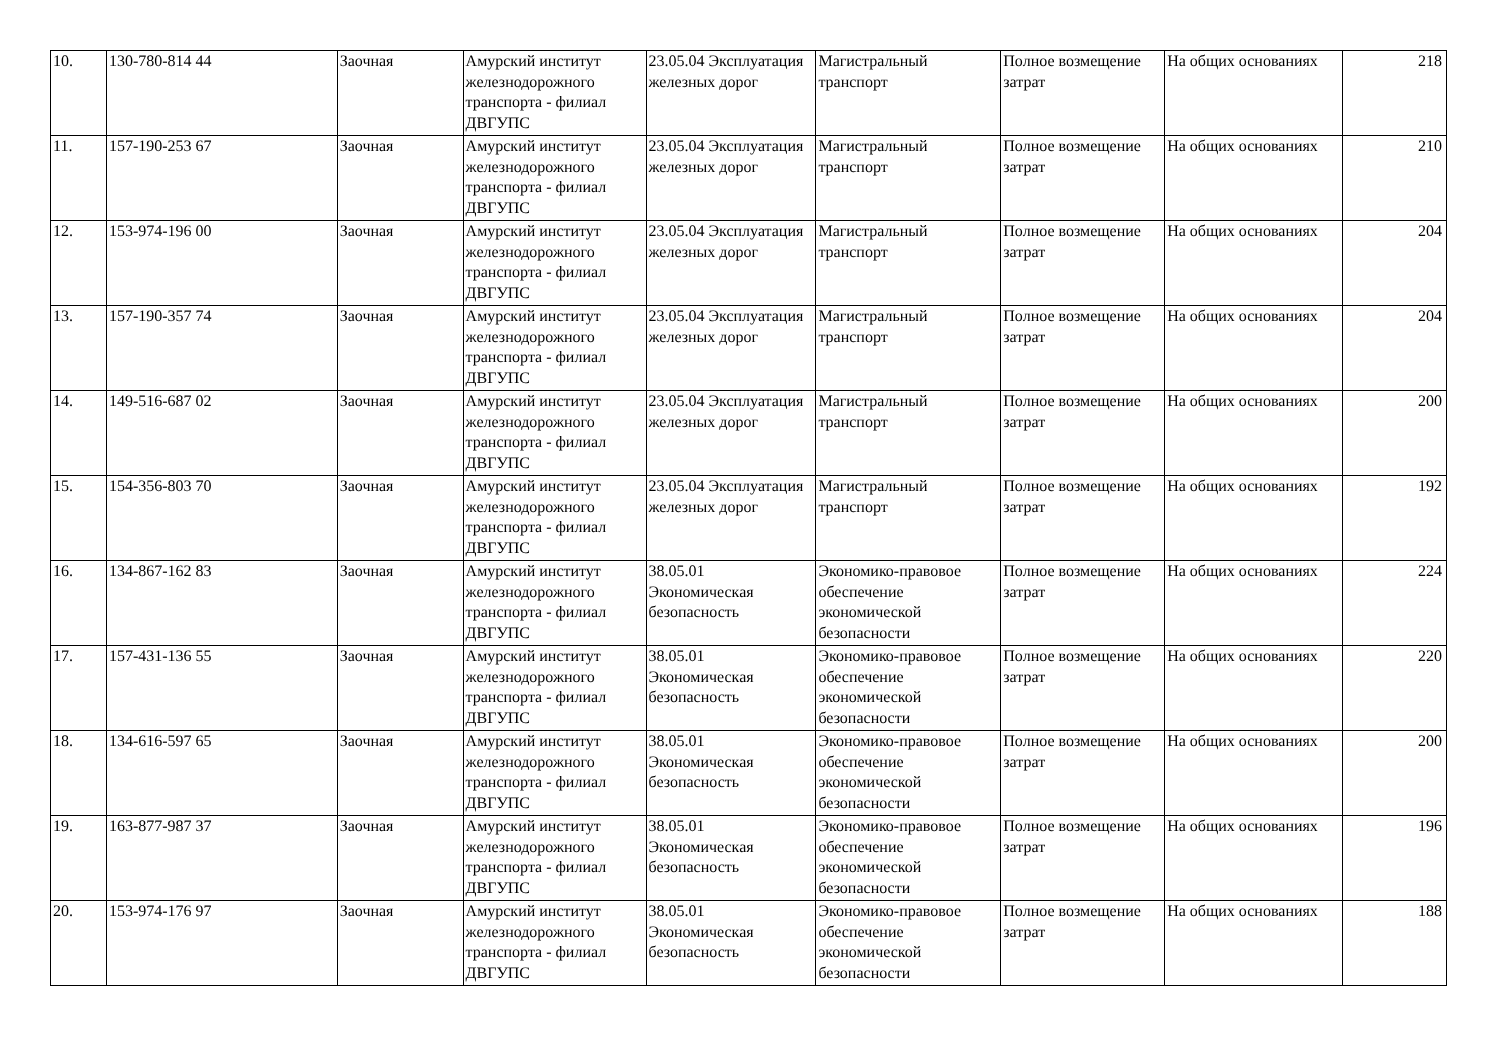| 10. | 130-780-814 44 | Заочная | Амурский институт железнодорожного транспорта - филиал ДВГУПС | 23.05.04 Эксплуатация железных дорог | Магистральный транспорт | Полное возмещение затрат | На общих основаниях | 218 |
| 11. | 157-190-253 67 | Заочная | Амурский институт железнодорожного транспорта - филиал ДВГУПС | 23.05.04 Эксплуатация железных дорог | Магистральный транспорт | Полное возмещение затрат | На общих основаниях | 210 |
| 12. | 153-974-196 00 | Заочная | Амурский институт железнодорожного транспорта - филиал ДВГУПС | 23.05.04 Эксплуатация железных дорог | Магистральный транспорт | Полное возмещение затрат | На общих основаниях | 204 |
| 13. | 157-190-357 74 | Заочная | Амурский институт железнодорожного транспорта - филиал ДВГУПС | 23.05.04 Эксплуатация железных дорог | Магистральный транспорт | Полное возмещение затрат | На общих основаниях | 204 |
| 14. | 149-516-687 02 | Заочная | Амурский институт железнодорожного транспорта - филиал ДВГУПС | 23.05.04 Эксплуатация железных дорог | Магистральный транспорт | Полное возмещение затрат | На общих основаниях | 200 |
| 15. | 154-356-803 70 | Заочная | Амурский институт железнодорожного транспорта - филиал ДВГУПС | 23.05.04 Эксплуатация железных дорог | Магистральный транспорт | Полное возмещение затрат | На общих основаниях | 192 |
| 16. | 134-867-162 83 | Заочная | Амурский институт железнодорожного транспорта - филиал ДВГУПС | 38.05.01 Экономическая безопасность | Экономико-правовое обеспечение экономической безопасности | Полное возмещение затрат | На общих основаниях | 224 |
| 17. | 157-431-136 55 | Заочная | Амурский институт железнодорожного транспорта - филиал ДВГУПС | 38.05.01 Экономическая безопасность | Экономико-правовое обеспечение экономической безопасности | Полное возмещение затрат | На общих основаниях | 220 |
| 18. | 134-616-597 65 | Заочная | Амурский институт железнодорожного транспорта - филиал ДВГУПС | 38.05.01 Экономическая безопасность | Экономико-правовое обеспечение экономической безопасности | Полное возмещение затрат | На общих основаниях | 200 |
| 19. | 163-877-987 37 | Заочная | Амурский институт железнодорожного транспорта - филиал ДВГУПС | 38.05.01 Экономическая безопасность | Экономико-правовое обеспечение экономической безопасности | Полное возмещение затрат | На общих основаниях | 196 |
| 20. | 153-974-176 97 | Заочная | Амурский институт железнодорожного транспорта - филиал ДВГУПС | 38.05.01 Экономическая безопасность | Экономико-правовое обеспечение экономической безопасности | Полное возмещение затрат | На общих основаниях | 188 |